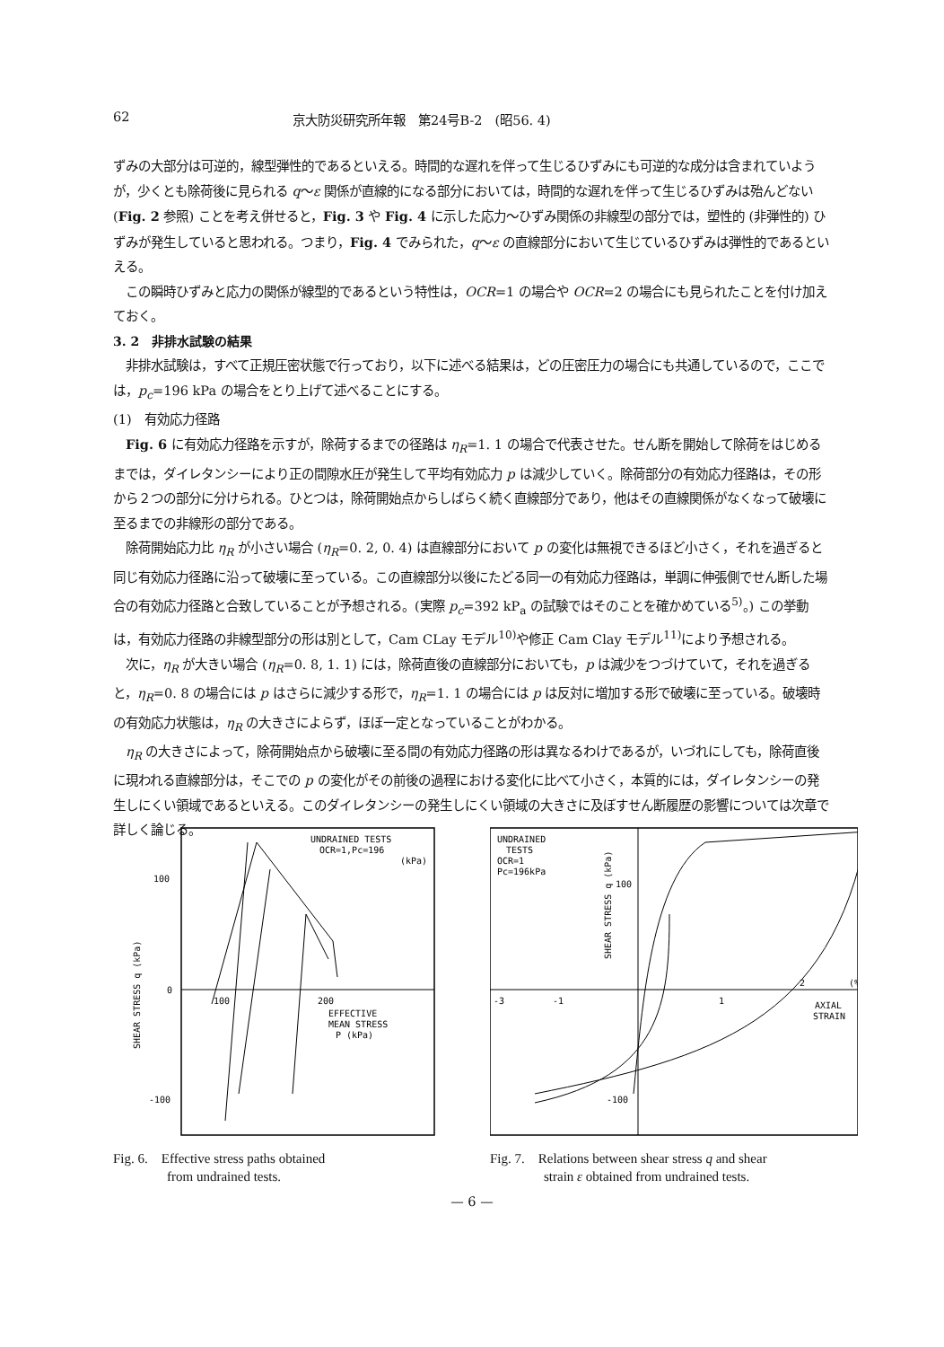62 京大防災研究所年報　第24号B-2　(昭56. 4)
ずみの大部分は可逆的，線型弾性的であるといえる。時間的な遅れを伴って生じるひずみにも可逆的な成分は含まれていようが，少くとも除荷後に見られる q〜ε 関係が直線的になる部分においては，時間的な遅れを伴って生じるひずみは殆んどない (Fig. 2 参照) ことを考え併せると，Fig. 3 や Fig. 4 に示した応力〜ひずみ関係の非線型の部分では，塑性的 (非弾性的) ひずみが発生していると思われる。つまり，Fig. 4 でみられた，q〜ε の直線部分において生じているひずみは弾性的であるといえる。
この瞬時ひずみと応力の関係が線型的であるという特性は，OCR=1 の場合や OCR=2 の場合にも見られたことを付け加えておく。
3. 2　非排水試験の結果
非排水試験は，すべて正規圧密状態で行っており，以下に述べる結果は，どの圧密圧力の場合にも共通しているので，ここでは，p<sub>c</sub>=196 kPa の場合をとり上げて述べることにする。
(1)　有効応力径路
Fig. 6 に有効応力径路を示すが，除荷するまでの径路は η<sub>R</sub>=1. 1 の場合で代表させた。せん断を開始して除荷をはじめるまでは，ダイレタンシーにより正の間隙水圧が発生して平均有効応力 p は減少していく。除荷部分の有効応力径路は，その形から２つの部分に分けられる。ひとつは，除荷開始点からしばらく続く直線部分であり，他はその直線関係がなくなって破壊に至るまでの非線形の部分である。
除荷開始応力比 η<sub>R</sub> が小さい場合 (η<sub>R</sub>=0. 2, 0. 4) は直線部分において p の変化は無視できるほど小さく，それを過ぎると同じ有効応力径路に沿って破壊に至っている。この直線部分以後にたどる同一の有効応力径路は，単調に伸張側でせん断した場合の有効応力径路と合致していることが予想される。(実際 p<sub>c</sub>=392 kP<sub>a</sub> の試験ではそのことを確かめている<sup>5)</sup>。) この挙動は，有効応力径路の非線型部分の形は別として，Cam CLay モデル<sup>10)</sup>や修正 Cam Clay モデル<sup>11)</sup>により予想される。
次に，η<sub>R</sub> が大きい場合 (η<sub>R</sub>=0. 8, 1. 1) には，除荷直後の直線部分においても，p は減少をつづけていて，それを過ぎると，η<sub>R</sub>=0. 8 の場合には p はさらに減少する形で，η<sub>R</sub>=1. 1 の場合には p は反対に増加する形で破壊に至っている。破壊時の有効応力状態は，η<sub>R</sub> の大きさによらず，ほぼ一定となっていることがわかる。
η<sub>R</sub> の大きさによって，除荷開始点から破壊に至る間の有効応力径路の形は異なるわけであるが，いづれにしても，除荷直後に現われる直線部分は，そこでの p の変化がその前後の過程における変化に比べて小さく，本質的には，ダイレタンシーの発生しにくい領域であるといえる。このダイレタンシーの発生しにくい領域の大きさに及ぼすせん断履歴の影響については次章で詳しく論じる。
UNDRAINED TESTS
OCR=1,Pc=196
(kPa)
100
0
-100
100
200
EFFECTIVE
MEAN STRESS
P (kPa)
SHEAR STRESS q (kPa)
Fig. 6.　Effective stress paths obtained
　　　　from undrained tests.
UNDRAINED
TESTS
OCR=1
Pc=196kPa
100
-100
-3
-1
1
2
(%)
AXIAL
STRAIN
SHEAR STRESS q (kPa)
Fig. 7.　Relations between shear stress q and shear
　　　　strain ε obtained from undrained tests.
— 6 —